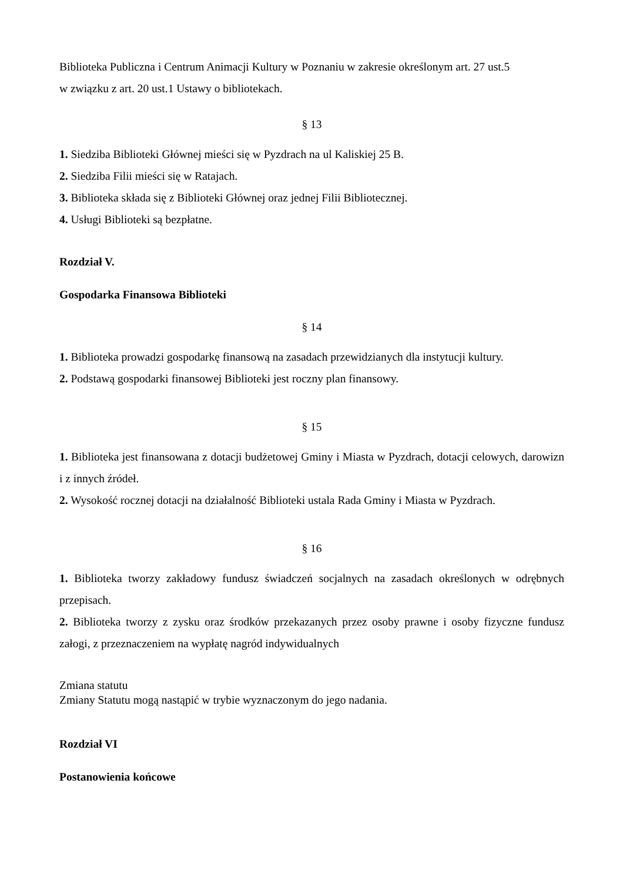Biblioteka Publiczna i Centrum Animacji Kultury w Poznaniu w zakresie określonym art. 27 ust.5
w związku z art. 20 ust.1 Ustawy o bibliotekach.
§ 13
1. Siedziba Biblioteki Głównej mieści się w Pyzdrach na ul Kaliskiej 25 B.
2. Siedziba Filii mieści się w Ratajach.
3. Biblioteka składa się z Biblioteki Głównej oraz jednej Filii Bibliotecznej.
4. Usługi Biblioteki są bezpłatne.
Rozdział V.
Gospodarka Finansowa Biblioteki
§ 14
1. Biblioteka prowadzi gospodarkę finansową na zasadach przewidzianych dla instytucji kultury.
2. Podstawą gospodarki finansowej Biblioteki jest roczny plan finansowy.
§ 15
1. Biblioteka jest finansowana z dotacji budżetowej Gminy i Miasta w Pyzdrach, dotacji celowych, darowizn i z innych źródeł.
2. Wysokość rocznej dotacji na działalność Biblioteki ustala Rada Gminy i Miasta w Pyzdrach.
§ 16
1. Biblioteka tworzy zakładowy fundusz świadczeń socjalnych na zasadach określonych w odrębnych przepisach.
2. Biblioteka tworzy z zysku oraz środków przekazanych przez osoby prawne i osoby fizyczne fundusz załogi, z przeznaczeniem na wypłatę nagród indywidualnych
Zmiana statutu
Zmiany Statutu mogą nastąpić w trybie wyznaczonym do jego nadania.
Rozdział VI
Postanowienia końcowe